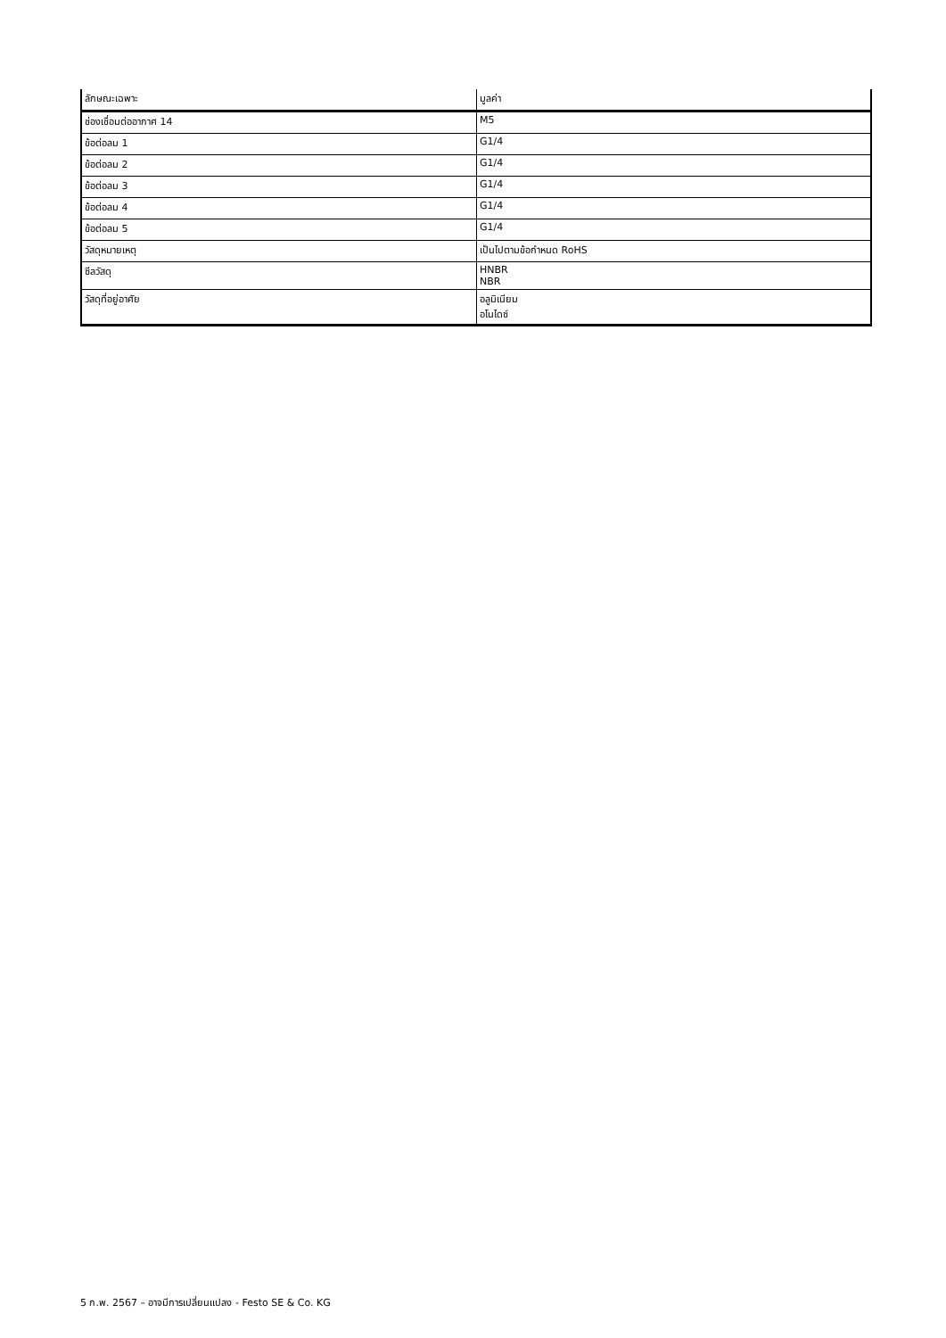| ลักษณะเฉพาะ | มูลค่า |
| --- | --- |
| ช่องเชื่อมต่ออากาศ 14 | M5 |
| ข้อต่อลม 1 | G1/4 |
| ข้อต่อลม 2 | G1/4 |
| ข้อต่อลม 3 | G1/4 |
| ข้อต่อลม 4 | G1/4 |
| ข้อต่อลม 5 | G1/4 |
| วัสดุหมายเหตุ | เป็นไปตามข้อกำหนด RoHS |
| ซีลวัสดุ | HNBR NBR |
| วัสดุที่อยู่อาศัย | อลูมิเนียม อโนไดซ์ |
5 ก.พ. 2567 – อาจมีการเปลี่ยนแปลง - Festo SE & Co. KG